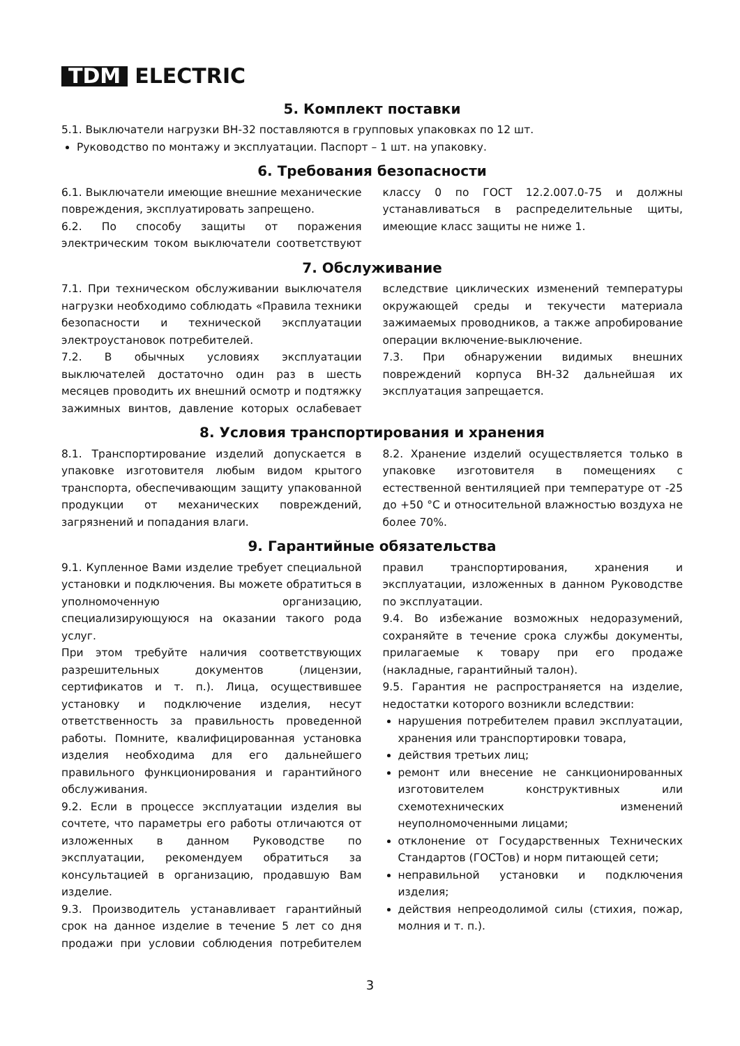TDM ELECTRIC
5. Комплект поставки
5.1. Выключатели нагрузки ВН-32 поставляются в групповых упаковках по 12 шт.
Руководство по монтажу и эксплуатации. Паспорт – 1 шт. на упаковку.
6. Требования безопасности
6.1. Выключатели имеющие внешние механические повреждения, эксплуатировать запрещено.
6.2. По способу защиты от поражения электрическим током выключатели соответствуют классу 0 по ГОСТ 12.2.007.0-75 и должны устанавливаться в распределительные щиты, имеющие класс защиты не ниже 1.
7. Обслуживание
7.1. При техническом обслуживании выключателя нагрузки необходимо соблюдать «Правила техники безопасности и технической эксплуатации электроустановок потребителей.
7.2. В обычных условиях эксплуатации выключателей достаточно один раз в шесть месяцев проводить их внешний осмотр и подтяжку зажимных винтов, давление которых ослабевает вследствие циклических изменений температуры окружающей среды и текучести материала зажимаемых проводников, а также апробирование операции включение-выключение.
7.3. При обнаружении видимых внешних повреждений корпуса ВН-32 дальнейшая их эксплуатация запрещается.
8. Условия транспортирования и хранения
8.1. Транспортирование изделий допускается в упаковке изготовителя любым видом крытого транспорта, обеспечивающим защиту упакованной продукции от механических повреждений, загрязнений и попадания влаги.
8.2. Хранение изделий осуществляется только в упаковке изготовителя в помещениях с естественной вентиляцией при температуре от -25 до +50 °С и относительной влажностью воздуха не более 70%.
9. Гарантийные обязательства
9.1. Купленное Вами изделие требует специальной установки и подключения. Вы можете обратиться в уполномоченную организацию, специализирующуюся на оказании такого рода услуг.
При этом требуйте наличия соответствующих разрешительных документов (лицензии, сертификатов и т. п.). Лица, осуществившее установку и подключение изделия, несут ответственность за правильность проведенной работы. Помните, квалифицированная установка изделия необходима для его дальнейшего правильного функционирования и гарантийного обслуживания.
9.2. Если в процессе эксплуатации изделия вы сочтете, что параметры его работы отличаются от изложенных в данном Руководстве по эксплуатации, рекомендуем обратиться за консультацией в организацию, продавшую Вам изделие.
9.3. Производитель устанавливает гарантийный срок на данное изделие в течение 5 лет со дня продажи при условии соблюдения потребителем правил транспортирования, хранения и эксплуатации, изложенных в данном Руководстве по эксплуатации.
9.4. Во избежание возможных недоразумений, сохраняйте в течение срока службы документы, прилагаемые к товару при его продаже (накладные, гарантийный талон).
9.5. Гарантия не распространяется на изделие, недостатки которого возникли вследствии:
нарушения потребителем правил эксплуатации, хранения или транспортировки товара,
действия третьих лиц;
ремонт или внесение не санкционированных изготовителем конструктивных или схемотехнических изменений неуполномоченными лицами;
отклонение от Государственных Технических Стандартов (ГОСТов) и норм питающей сети;
неправильной установки и подключения изделия;
действия непреодолимой силы (стихия, пожар, молния и т. п.).
3